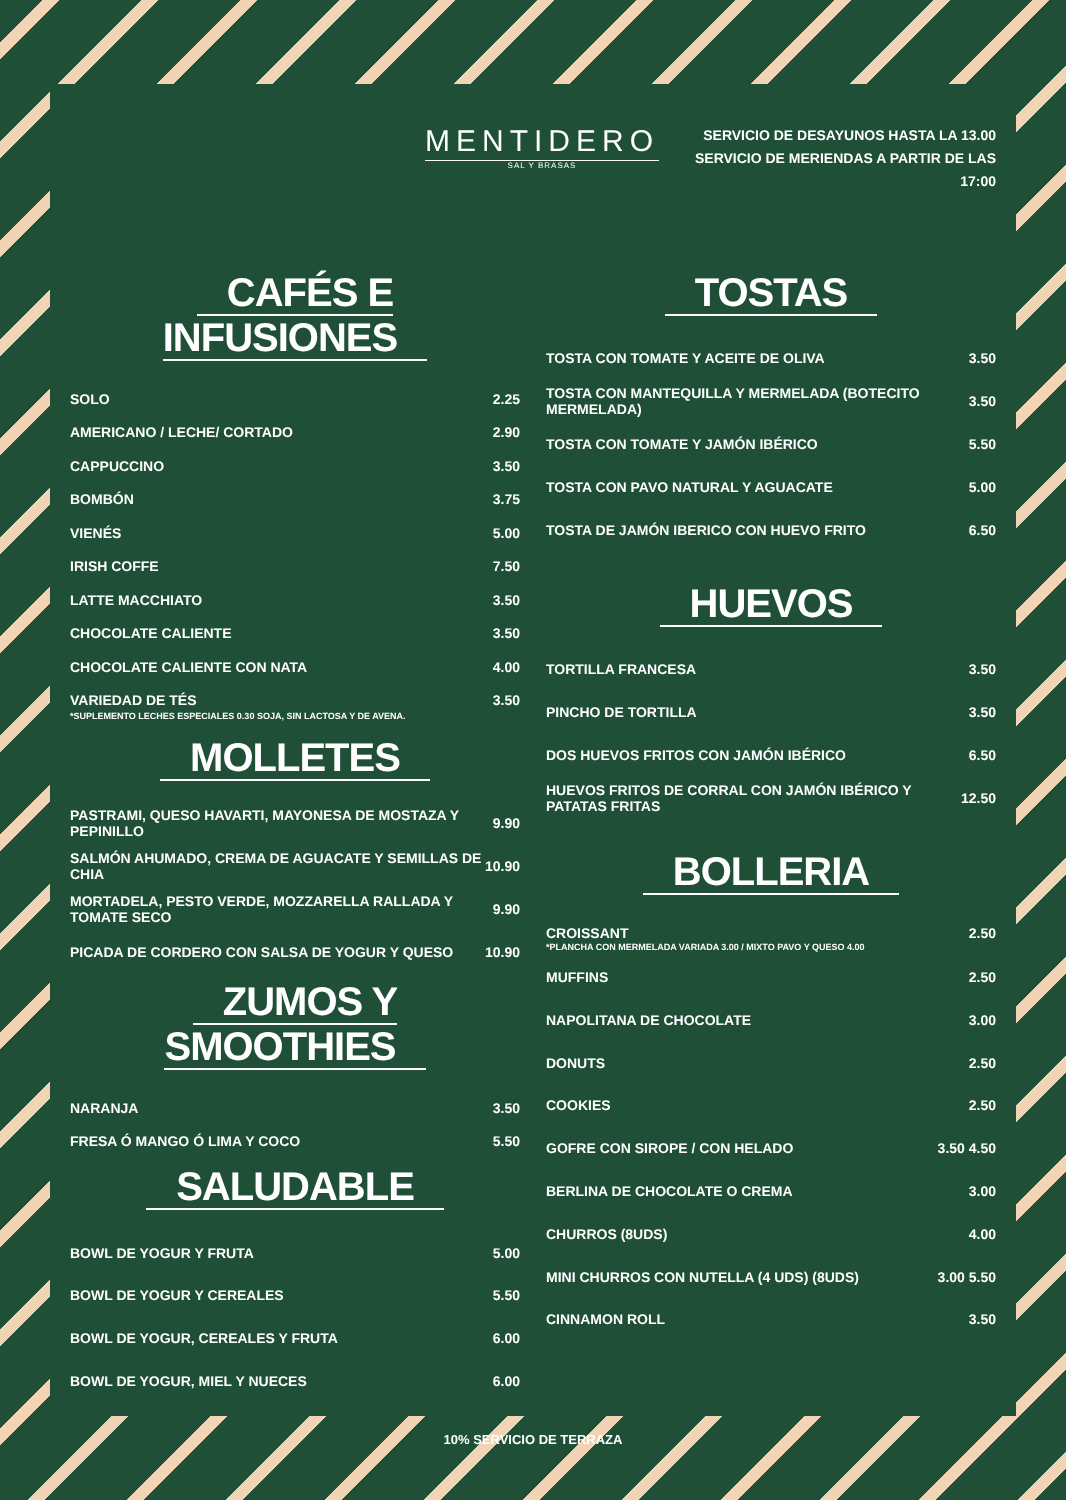MENTIDERO
SAL Y BRASAS
SERVICIO DE DESAYUNOS HASTA LA 13.00
SERVICIO DE MERIENDAS A PARTIR DE LAS 17:00
CAFÉS E INFUSIONES
SOLO 2.25
AMERICANO / LECHE/ CORTADO 2.90
CAPPUCCINO 3.50
BOMBÓN 3.75
VIENÉS 5.00
IRISH COFFE 7.50
LATTE MACCHIATO 3.50
CHOCOLATE CALIENTE 3.50
CHOCOLATE CALIENTE CON NATA 4.00
VARIEDAD DE TÉS 3.50
*SUPLEMENTO LECHES ESPECIALES 0.30 SOJA, SIN LACTOSA Y DE AVENA.
MOLLETES
PASTRAMI, QUESO HAVARTI, MAYONESA DE MOSTAZA Y PEPINILLO 9.90
SALMÓN AHUMADO, CREMA DE AGUACATE Y SEMILLAS DE CHIA 10.90
MORTADELA, PESTO VERDE, MOZZARELLA RALLADA Y TOMATE SECO 9.90
PICADA DE CORDERO CON SALSA DE YOGUR Y QUESO 10.90
ZUMOS Y SMOOTHIES
NARANJA 3.50
FRESA Ó MANGO Ó LIMA Y COCO 5.50
SALUDABLE
BOWL DE YOGUR Y FRUTA 5.00
BOWL DE YOGUR Y CEREALES 5.50
BOWL DE YOGUR, CEREALES Y FRUTA 6.00
BOWL DE YOGUR, MIEL Y NUECES 6.00
TOSTAS
TOSTA CON TOMATE Y ACEITE DE OLIVA 3.50
TOSTA CON MANTEQUILLA Y MERMELADA (BOTECITO MERMELADA) 3.50
TOSTA CON TOMATE Y JAMÓN IBÉRICO 5.50
TOSTA CON PAVO NATURAL Y AGUACATE 5.00
TOSTA DE JAMÓN IBERICO CON HUEVO FRITO 6.50
HUEVOS
TORTILLA FRANCESA 3.50
PINCHO DE TORTILLA 3.50
DOS HUEVOS FRITOS CON JAMÓN IBÉRICO 6.50
HUEVOS FRITOS DE CORRAL CON JAMÓN IBÉRICO Y PATATAS FRITAS 12.50
BOLLERIA
CROISSANT 2.50
*PLANCHA CON MERMELADA VARIADA 3.00 / MIXTO PAVO Y QUESO 4.00
MUFFINS 2.50
NAPOLITANA DE CHOCOLATE 3.00
DONUTS 2.50
COOKIES 2.50
GOFRE CON SIROPE / CON HELADO 3.50 4.50
BERLINA DE CHOCOLATE O CREMA 3.00
CHURROS (8UDS) 4.00
MINI CHURROS CON NUTELLA (4 UDS) (8UDS) 3.00 5.50
CINNAMON ROLL 3.50
10% SERVICIO DE TERRAZA